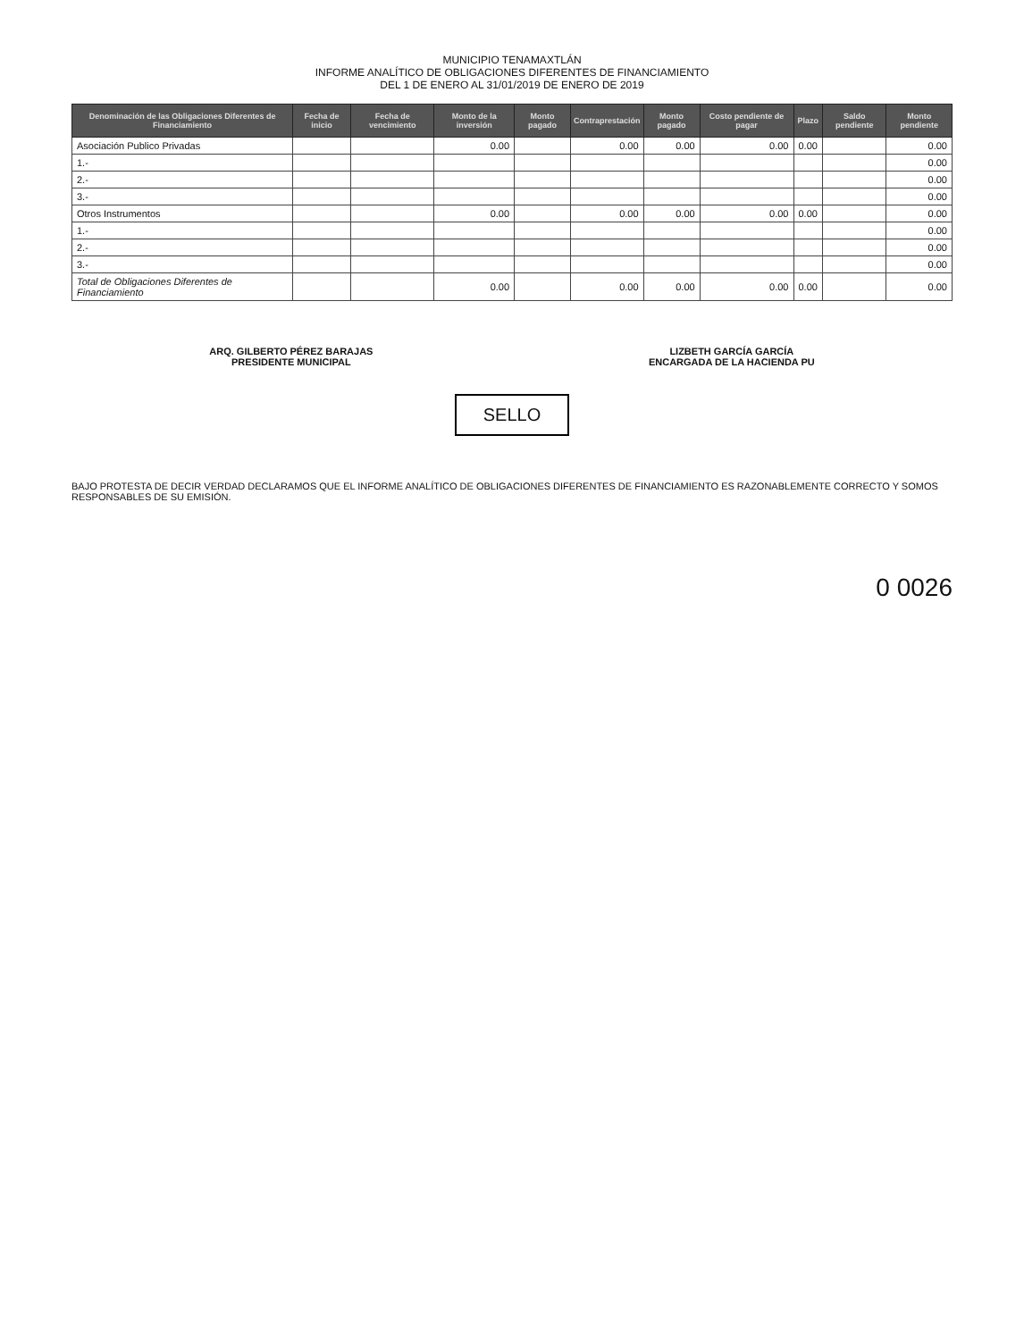MUNICIPIO TENAMAXTLÁN
INFORME ANALÍTICO DE OBLIGACIONES DIFERENTES DE FINANCIAMIENTO
DEL 1 DE ENERO AL 31/01/2019 DE ENERO DE 2019
| Denominación de las Obligaciones Diferentes de Financiamiento | Fecha de inicio | Fecha de vencimiento | Monto de la inversión | Monto pagado | Contraprestación | Monto pagado | Costo pendiente de pagar | Plazo | Saldo pendiente | Monto pendiente |
| --- | --- | --- | --- | --- | --- | --- | --- | --- | --- | --- |
| Asociación Publico Privadas | | | 0.00 | | 0.00 | 0.00 | 0.00 | 0.00 | | 0.00 |
| 1.- | | | | | | | | | | 0.00 |
| 2.- | | | | | | | | | | 0.00 |
| 3.- | | | | | | | | | | 0.00 |
| Otros Instrumentos | | | 0.00 | | 0.00 | 0.00 | 0.00 | 0.00 | | 0.00 |
| 1.- | | | | | | | | | | 0.00 |
| 2.- | | | | | | | | | | 0.00 |
| 3.- | | | | | | | | | | 0.00 |
| Total de Obligaciones Diferentes de Financiamiento | | | 0.00 | | 0.00 | 0.00 | 0.00 | 0.00 | | 0.00 |
ARQ. GILBERTO PÉREZ BARAJAS
PRESIDENTE MUNICIPAL
LIZBETH GARCÍA GARCÍA
ENCARGADA DE LA HACIENDA PU
SELLO
BAJO PROTESTA DE DECIR VERDAD DECLARAMOS QUE EL INFORME ANALÍTICO DE OBLIGACIONES DIFERENTES DE FINANCIAMIENTO ES RAZONABLEMENTE CORRECTO Y SOMOS RESPONSABLES DE SU EMISIÓN.
0 0026